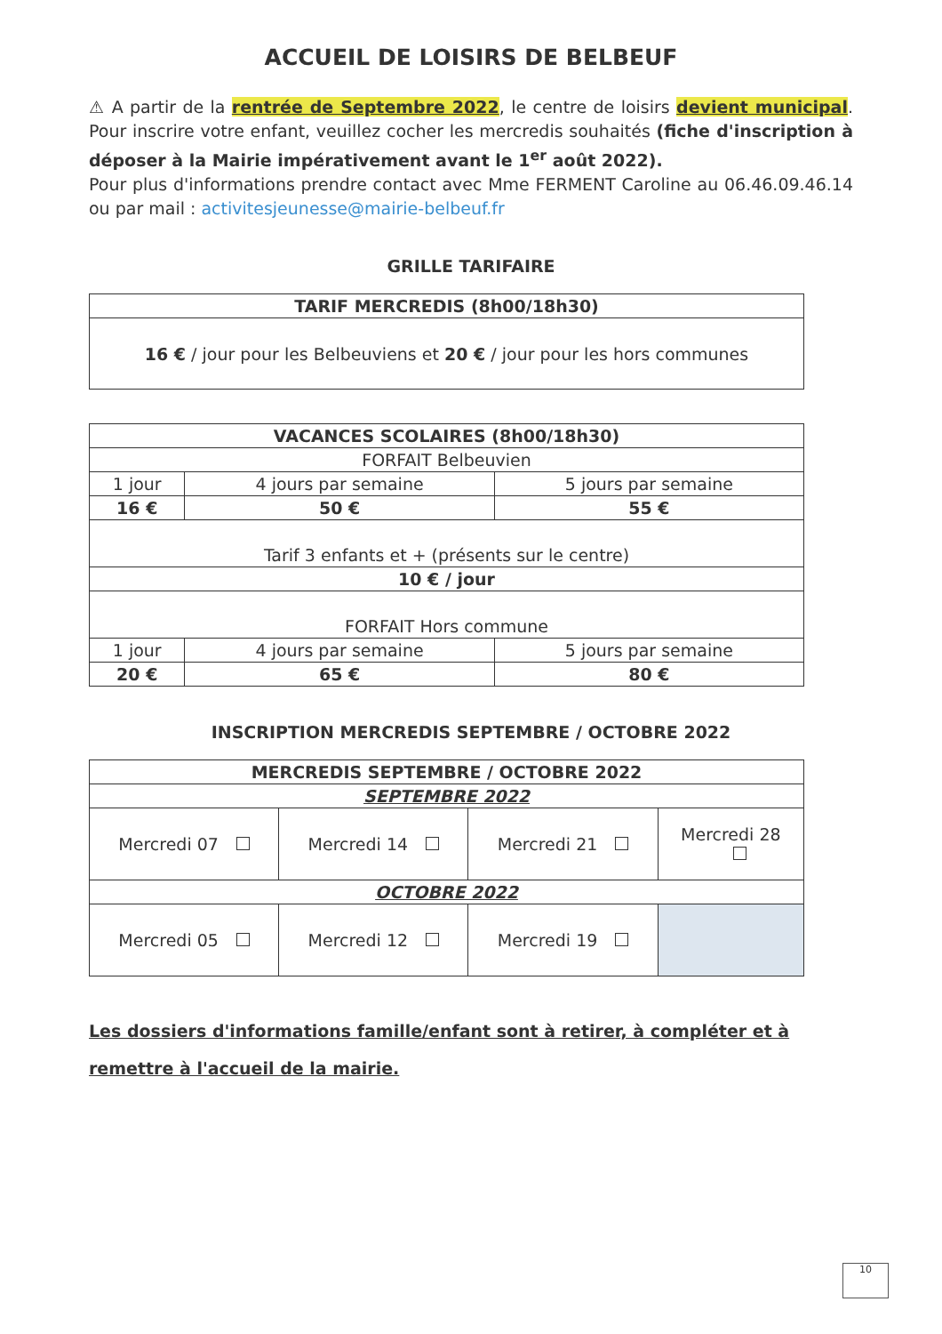ACCUEIL DE LOISIRS DE BELBEUF
⚠ A partir de la rentrée de Septembre 2022, le centre de loisirs devient municipal. Pour inscrire votre enfant, veuillez cocher les mercredis souhaités (fiche d'inscription à déposer à la Mairie impérativement avant le 1<sup>er</sup> août 2022).
Pour plus d'informations prendre contact avec Mme FERMENT Caroline au 06.46.09.46.14 ou par mail : activitesjeunesse@mairie-belbeuf.fr
GRILLE TARIFAIRE
| TARIF MERCREDIS (8h00/18h30) |
| --- |
| 16 € / jour pour les Belbeuviens et 20 € / jour pour les hors communes |
| VACANCES SCOLAIRES (8h00/18h30) | | |
| --- | --- | --- |
| FORFAIT Belbeuvien | | |
| 1 jour | 4 jours par semaine | 5 jours par semaine |
| 16 € | 50 € | 55 € |
| Tarif 3 enfants et + (présents sur le centre) | | |
| 10 € / jour | | |
| FORFAIT Hors commune | | |
| 1 jour | 4 jours par semaine | 5 jours par semaine |
| 20 € | 65 € | 80 € |
INSCRIPTION MERCREDIS SEPTEMBRE / OCTOBRE 2022
| MERCREDIS SEPTEMBRE / OCTOBRE 2022 | | | |
| --- | --- | --- | --- |
| SEPTEMBRE 2022 | | | |
| Mercredi 07 | Mercredi 14 | Mercredi 21 | Mercredi 28 |
| OCTOBRE 2022 | | | |
| Mercredi 05 | Mercredi 12 | Mercredi 19 | |
Les dossiers d'informations famille/enfant sont à retirer, à compléter et à remettre à l'accueil de la mairie.
10